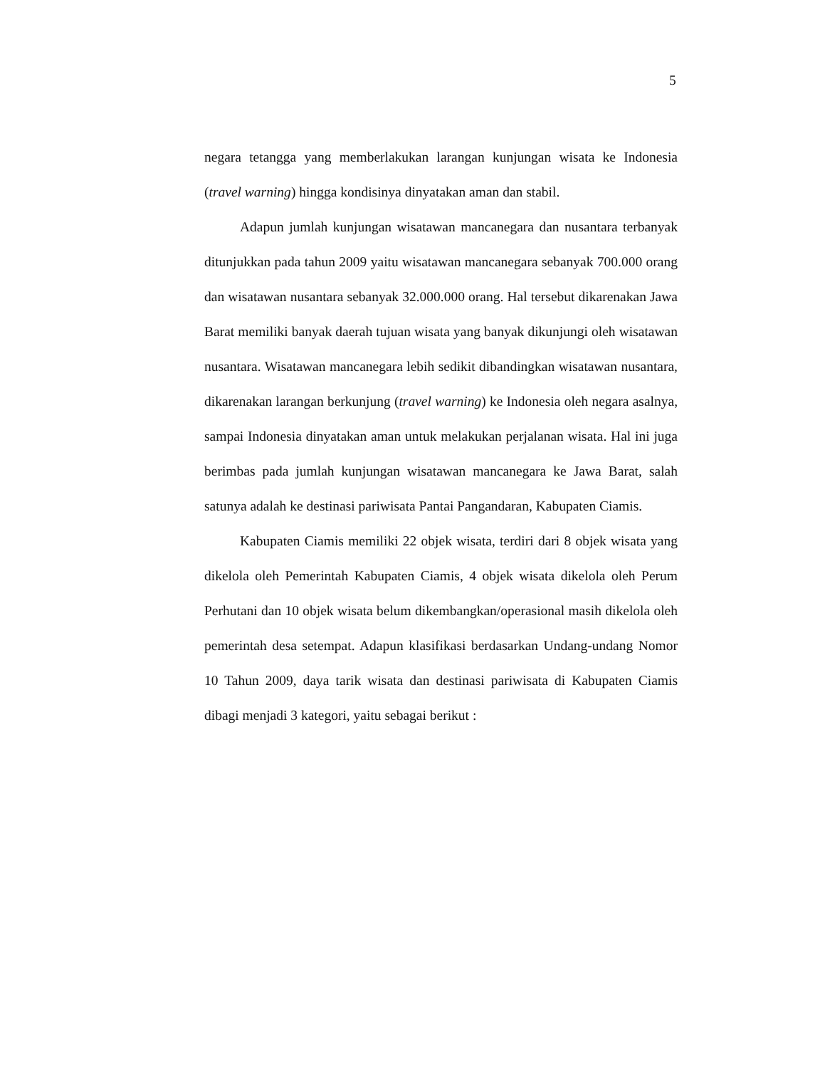5
negara tetangga yang memberlakukan larangan kunjungan wisata ke Indonesia (travel warning) hingga kondisinya dinyatakan aman dan stabil.
Adapun jumlah kunjungan wisatawan mancanegara dan nusantara terbanyak ditunjukkan pada tahun 2009 yaitu wisatawan mancanegara sebanyak 700.000 orang dan wisatawan nusantara sebanyak 32.000.000 orang. Hal tersebut dikarenakan Jawa Barat memiliki banyak daerah tujuan wisata yang banyak dikunjungi oleh wisatawan nusantara. Wisatawan mancanegara lebih sedikit dibandingkan wisatawan nusantara, dikarenakan larangan berkunjung (travel warning) ke Indonesia oleh negara asalnya, sampai Indonesia dinyatakan aman untuk melakukan perjalanan wisata. Hal ini juga berimbas pada jumlah kunjungan wisatawan mancanegara ke Jawa Barat, salah satunya adalah ke destinasi pariwisata Pantai Pangandaran, Kabupaten Ciamis.
Kabupaten Ciamis memiliki 22 objek wisata, terdiri dari 8 objek wisata yang dikelola oleh Pemerintah Kabupaten Ciamis, 4 objek wisata dikelola oleh Perum Perhutani dan 10 objek wisata belum dikembangkan/operasional masih dikelola oleh pemerintah desa setempat. Adapun klasifikasi berdasarkan Undang-undang Nomor 10 Tahun 2009, daya tarik wisata dan destinasi pariwisata di Kabupaten Ciamis dibagi menjadi 3 kategori, yaitu sebagai berikut :